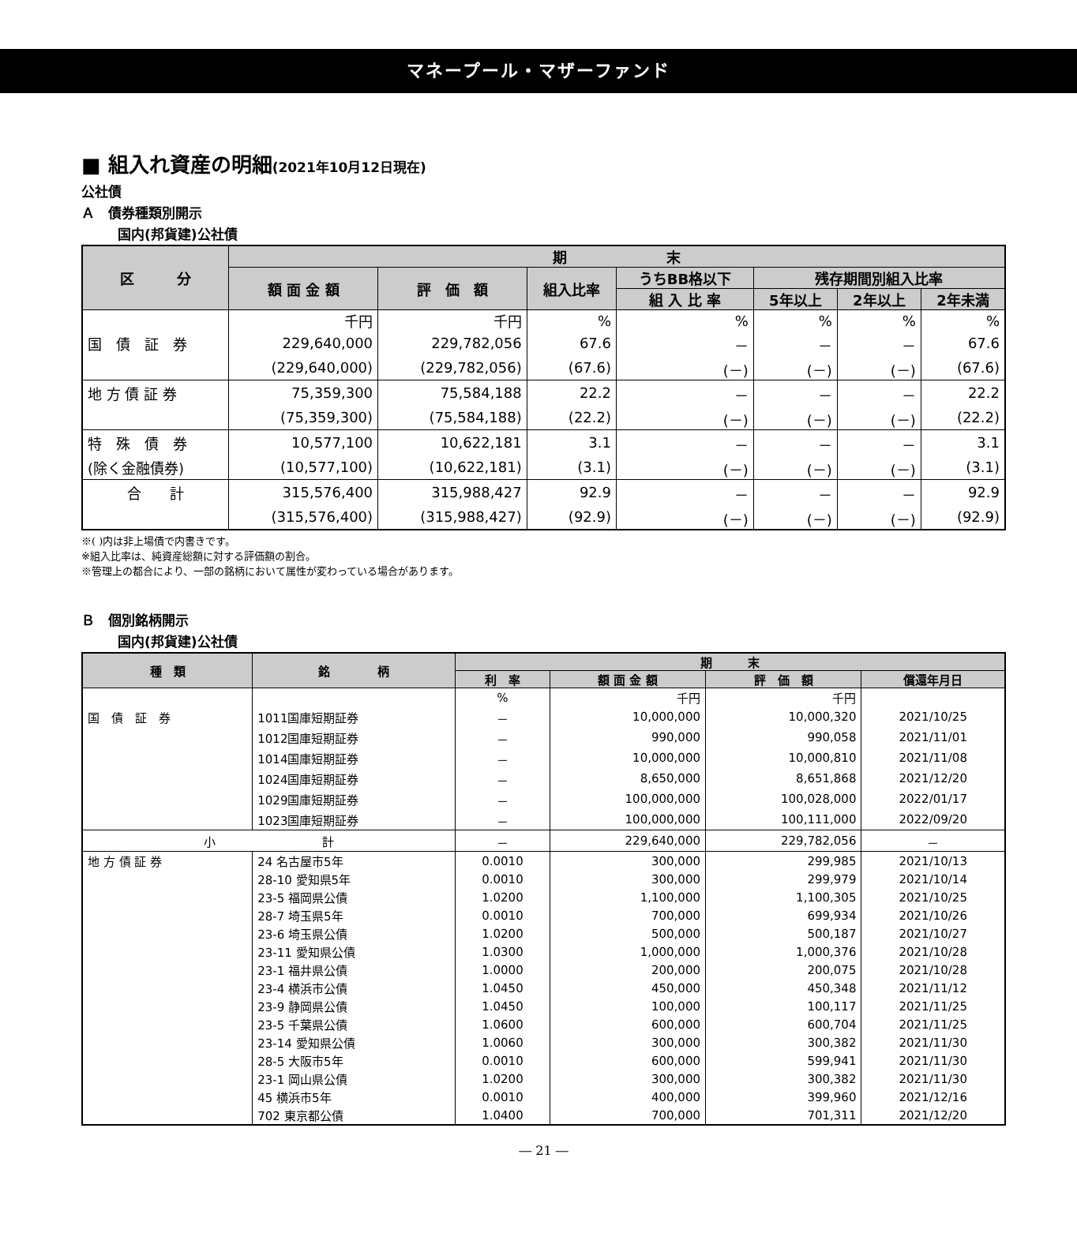マネープール・マザーファンド
■ 組入れ資産の明細(2021年10月12日現在)
公社債
Ａ　債券種類別開示
国内(邦貨建)公社債
| 区 分 | 期 末 | | | | | | |
| --- | --- | --- | --- | --- | --- | --- | --- |
| | 額 面 金 額 | 評 価 額 | 組入比率 | うちBB格以下 | 残存期間別組入比率 | | |
| | | | | 組 入 比 率 | 5年以上 | 2年以上 | 2年未満 |
| | 千円 | 千円 | % | % | % | % | % |
| 国 債 証 券 | 229,640,000 | 229,782,056 | 67.6 | － | － | － | 67.6 |
| | (229,640,000) | (229,782,056) | (67.6) | (－) | (－) | (－) | (67.6) |
| 地 方 債 証 券 | 75,359,300 | 75,584,188 | 22.2 | － | － | － | 22.2 |
| | (75,359,300) | (75,584,188) | (22.2) | (－) | (－) | (－) | (22.2) |
| 特 殊 債 券 | 10,577,100 | 10,622,181 | 3.1 | － | － | － | 3.1 |
| (除く金融債券) | (10,577,100) | (10,622,181) | (3.1) | (－) | (－) | (－) | (3.1) |
| 合 計 | 315,576,400 | 315,988,427 | 92.9 | － | － | － | 92.9 |
| | (315,576,400) | (315,988,427) | (92.9) | (－) | (－) | (－) | (92.9) |
※( )内は非上場債で内書きです。
※組入比率は、純資産総額に対する評価額の割合。
※管理上の都合により、一部の銘柄において属性が変わっている場合があります。
Ｂ　個別銘柄開示
国内(邦貨建)公社債
| 種 類 | 銘 柄 | 期 末 | | | |
| --- | --- | --- | --- | --- | --- |
| | | 利 率 | 額 面 金 額 | 評 価 額 | 償還年月日 |
| | | % | 千円 | 千円 | |
| 国 債 証 券 | 1011国庫短期証券 | － | 10,000,000 | 10,000,320 | 2021/10/25 |
| | 1012国庫短期証券 | － | 990,000 | 990,058 | 2021/11/01 |
| | 1014国庫短期証券 | － | 10,000,000 | 10,000,810 | 2021/11/08 |
| | 1024国庫短期証券 | － | 8,650,000 | 8,651,868 | 2021/12/20 |
| | 1029国庫短期証券 | － | 100,000,000 | 100,028,000 | 2022/01/17 |
| | 1023国庫短期証券 | － | 100,000,000 | 100,111,000 | 2022/09/20 |
| 小 計 | | － | 229,640,000 | 229,782,056 | － |
| 地 方 債 証 券 | 24 名古屋市5年 | 0.0010 | 300,000 | 299,985 | 2021/10/13 |
| | 28-10 愛知県5年 | 0.0010 | 300,000 | 299,979 | 2021/10/14 |
| | 23-5 福岡県公債 | 1.0200 | 1,100,000 | 1,100,305 | 2021/10/25 |
| | 28-7 埼玉県5年 | 0.0010 | 700,000 | 699,934 | 2021/10/26 |
| | 23-6 埼玉県公債 | 1.0200 | 500,000 | 500,187 | 2021/10/27 |
| | 23-11 愛知県公債 | 1.0300 | 1,000,000 | 1,000,376 | 2021/10/28 |
| | 23-1 福井県公債 | 1.0000 | 200,000 | 200,075 | 2021/10/28 |
| | 23-4 横浜市公債 | 1.0450 | 450,000 | 450,348 | 2021/11/12 |
| | 23-9 静岡県公債 | 1.0450 | 100,000 | 100,117 | 2021/11/25 |
| | 23-5 千葉県公債 | 1.0600 | 600,000 | 600,704 | 2021/11/25 |
| | 23-14 愛知県公債 | 1.0060 | 300,000 | 300,382 | 2021/11/30 |
| | 28-5 大阪市5年 | 0.0010 | 600,000 | 599,941 | 2021/11/30 |
| | 23-1 岡山県公債 | 1.0200 | 300,000 | 300,382 | 2021/11/30 |
| | 45 横浜市5年 | 0.0010 | 400,000 | 399,960 | 2021/12/16 |
| | 702 東京都公債 | 1.0400 | 700,000 | 701,311 | 2021/12/20 |
― 21 ―